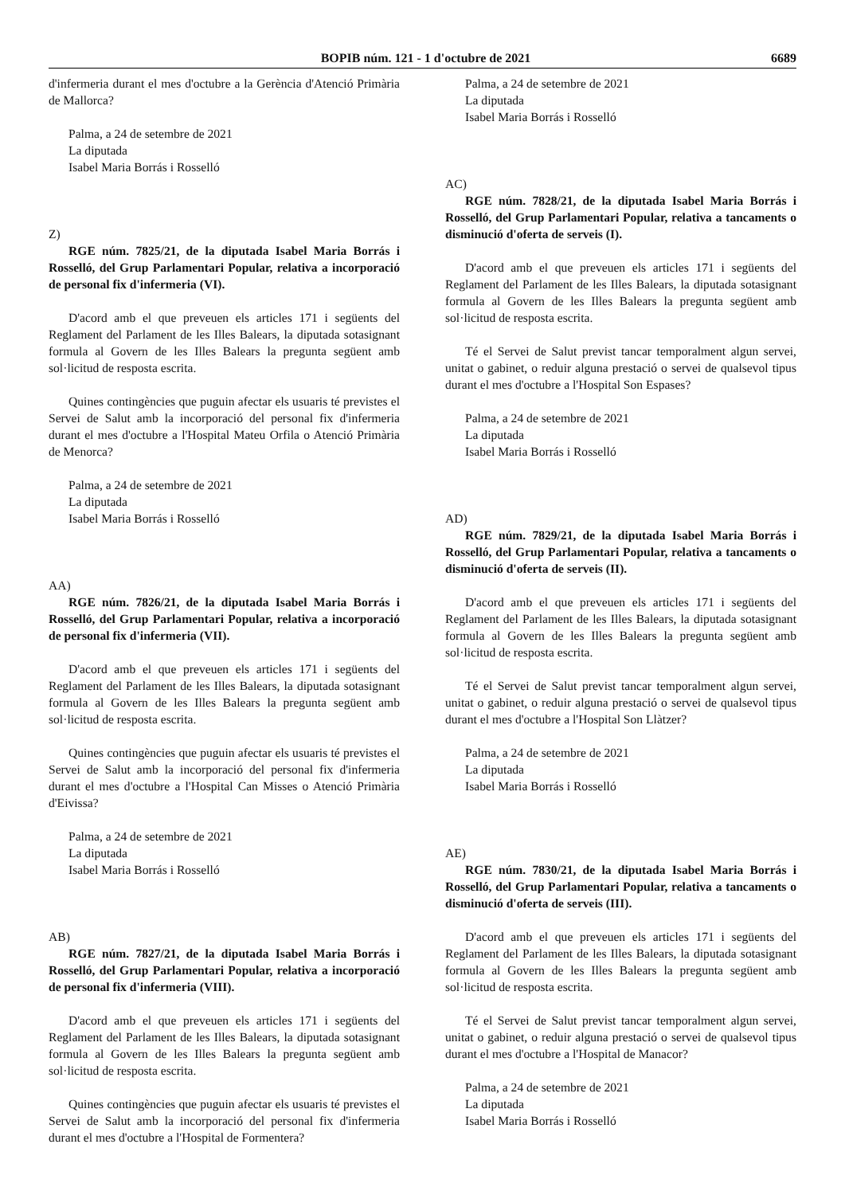BOPIB núm. 121 - 1 d'octubre de 2021 6689
d'infermeria durant el mes d'octubre a la Gerència d'Atenció Primària de Mallorca?
Palma, a 24 de setembre de 2021
La diputada
Isabel Maria Borrás i Rosselló
Z)
RGE núm. 7825/21, de la diputada Isabel Maria Borrás i Rosselló, del Grup Parlamentari Popular, relativa a incorporació de personal fix d'infermeria (VI).
D'acord amb el que preveuen els articles 171 i següents del Reglament del Parlament de les Illes Balears, la diputada sotasignant formula al Govern de les Illes Balears la pregunta següent amb sol·licitud de resposta escrita.
Quines contingències que puguin afectar els usuaris té previstes el Servei de Salut amb la incorporació del personal fix d'infermeria durant el mes d'octubre a l'Hospital Mateu Orfila o Atenció Primària de Menorca?
Palma, a 24 de setembre de 2021
La diputada
Isabel Maria Borrás i Rosselló
AA)
RGE núm. 7826/21, de la diputada Isabel Maria Borrás i Rosselló, del Grup Parlamentari Popular, relativa a incorporació de personal fix d'infermeria (VII).
D'acord amb el que preveuen els articles 171 i següents del Reglament del Parlament de les Illes Balears, la diputada sotasignant formula al Govern de les Illes Balears la pregunta següent amb sol·licitud de resposta escrita.
Quines contingències que puguin afectar els usuaris té previstes el Servei de Salut amb la incorporació del personal fix d'infermeria durant el mes d'octubre a l'Hospital Can Misses o Atenció Primària d'Eivissa?
Palma, a 24 de setembre de 2021
La diputada
Isabel Maria Borrás i Rosselló
AB)
RGE núm. 7827/21, de la diputada Isabel Maria Borrás i Rosselló, del Grup Parlamentari Popular, relativa a incorporació de personal fix d'infermeria (VIII).
D'acord amb el que preveuen els articles 171 i següents del Reglament del Parlament de les Illes Balears, la diputada sotasignant formula al Govern de les Illes Balears la pregunta següent amb sol·licitud de resposta escrita.
Quines contingències que puguin afectar els usuaris té previstes el Servei de Salut amb la incorporació del personal fix d'infermeria durant el mes d'octubre a l'Hospital de Formentera?
Palma, a 24 de setembre de 2021
La diputada
Isabel Maria Borrás i Rosselló
AC)
RGE núm. 7828/21, de la diputada Isabel Maria Borrás i Rosselló, del Grup Parlamentari Popular, relativa a tancaments o disminució d'oferta de serveis (I).
D'acord amb el que preveuen els articles 171 i següents del Reglament del Parlament de les Illes Balears, la diputada sotasignant formula al Govern de les Illes Balears la pregunta següent amb sol·licitud de resposta escrita.
Té el Servei de Salut previst tancar temporalment algun servei, unitat o gabinet, o reduir alguna prestació o servei de qualsevol tipus durant el mes d'octubre a l'Hospital Son Espases?
Palma, a 24 de setembre de 2021
La diputada
Isabel Maria Borrás i Rosselló
AD)
RGE núm. 7829/21, de la diputada Isabel Maria Borrás i Rosselló, del Grup Parlamentari Popular, relativa a tancaments o disminució d'oferta de serveis (II).
D'acord amb el que preveuen els articles 171 i següents del Reglament del Parlament de les Illes Balears, la diputada sotasignant formula al Govern de les Illes Balears la pregunta següent amb sol·licitud de resposta escrita.
Té el Servei de Salut previst tancar temporalment algun servei, unitat o gabinet, o reduir alguna prestació o servei de qualsevol tipus durant el mes d'octubre a l'Hospital Son Llàtzer?
Palma, a 24 de setembre de 2021
La diputada
Isabel Maria Borrás i Rosselló
AE)
RGE núm. 7830/21, de la diputada Isabel Maria Borrás i Rosselló, del Grup Parlamentari Popular, relativa a tancaments o disminució d'oferta de serveis (III).
D'acord amb el que preveuen els articles 171 i següents del Reglament del Parlament de les Illes Balears, la diputada sotasignant formula al Govern de les Illes Balears la pregunta següent amb sol·licitud de resposta escrita.
Té el Servei de Salut previst tancar temporalment algun servei, unitat o gabinet, o reduir alguna prestació o servei de qualsevol tipus durant el mes d'octubre a l'Hospital de Manacor?
Palma, a 24 de setembre de 2021
La diputada
Isabel Maria Borrás i Rosselló